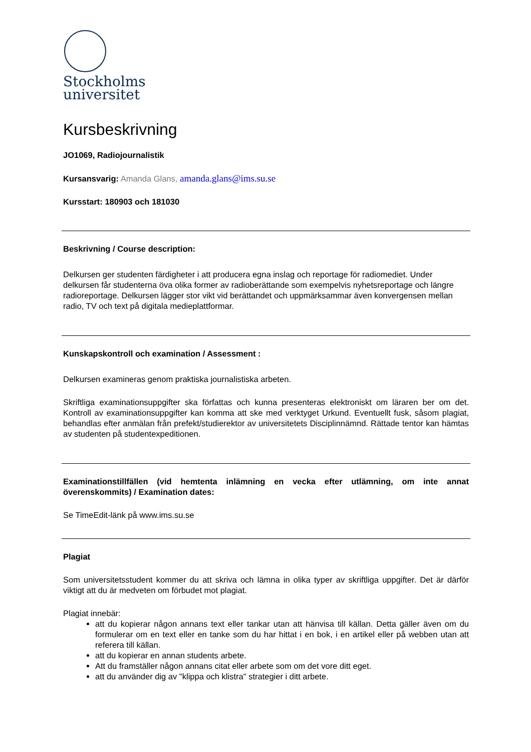Stockholms
universitet
Kursbeskrivning
JO1069, Radiojournalistik
Kursansvarig: Amanda Glans, amanda.glans@ims.su.se
Kursstart: 180903 och 181030
Beskrivning / Course description:
Delkursen ger studenten färdigheter i att producera egna inslag och reportage för radiomediet. Under delkursen får studenterna öva olika former av radioberättande som exempelvis nyhetsreportage och längre radioreportage. Delkursen lägger stor vikt vid berättandet och uppmärksammar även konvergensen mellan radio, TV och text på digitala medieplattformar.
Kunskapskontroll och examination / Assessment :
Delkursen examineras genom praktiska journalistiska arbeten.
Skriftliga examinationsuppgifter ska författas och kunna presenteras elektroniskt om läraren ber om det. Kontroll av examinationsuppgifter kan komma att ske med verktyget Urkund. Eventuellt fusk, såsom plagiat, behandlas efter anmälan från prefekt/studierektor av universitetets Disciplinnämnd. Rättade tentor kan hämtas av studenten på studentexpeditionen.
Examinationstillfällen (vid hemtenta inlämning en vecka efter utlämning, om inte annat överenskommits) / Examination dates:
Se TimeEdit-länk på www.ims.su.se
Plagiat
Som universitetsstudent kommer du att skriva och lämna in olika typer av skriftliga uppgifter. Det är därför viktigt att du är medveten om förbudet mot plagiat.
Plagiat innebär:
att du kopierar någon annans text eller tankar utan att hänvisa till källan. Detta gäller även om du formulerar om en text eller en tanke som du har hittat i en bok, i en artikel eller på webben utan att referera till källan.
att du kopierar en annan students arbete.
Att du framställer någon annans citat eller arbete som om det vore ditt eget.
att du använder dig av "klippa och klistra" strategier i ditt arbete.